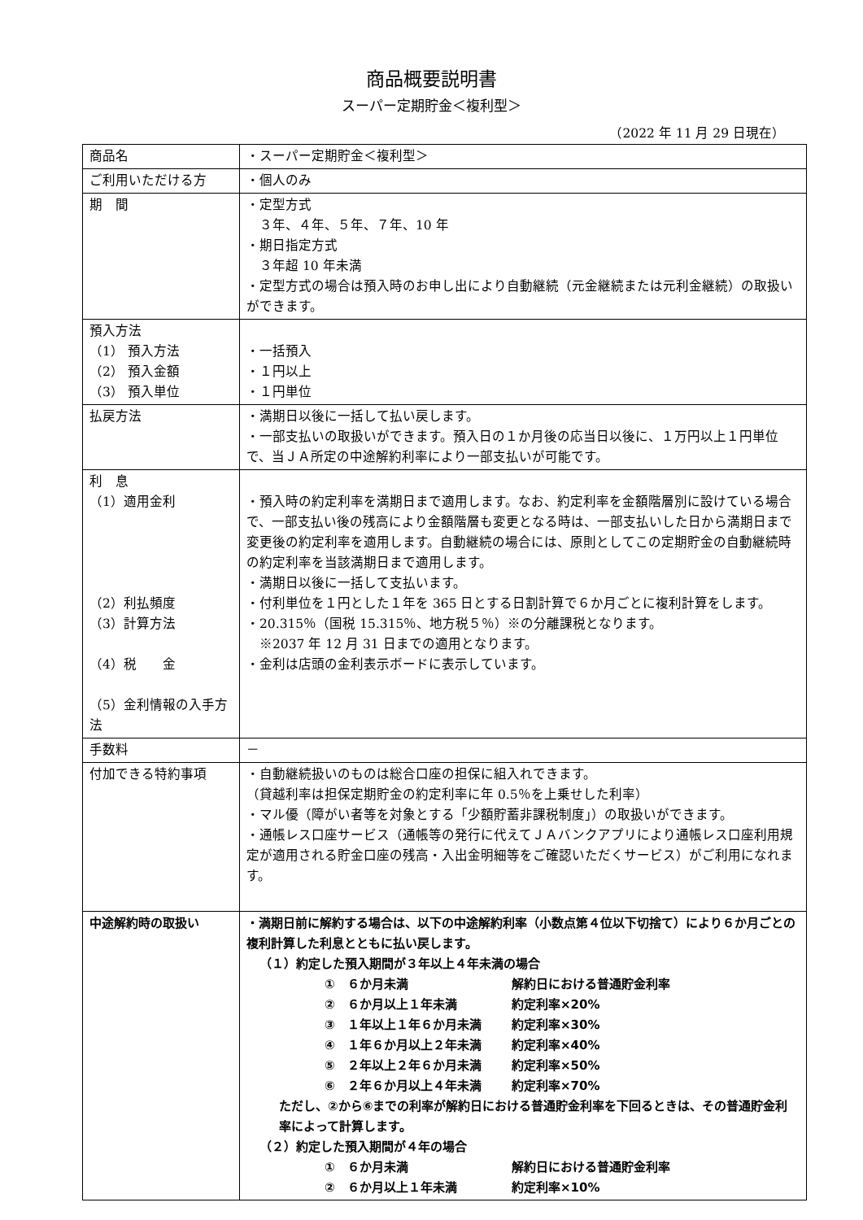商品概要説明書
スーパー定期貯金＜複利型＞
（2022 年 11 月 29 日現在）
| 商品名 | ・スーパー定期貯金＜複利型＞ |
| ご利用いただける方 | ・個人のみ |
| 期 間 | ・定型方式 ３年、４年、５年、７年、10 年 ・期日指定方式 ３年超 10 年未満 ・定型方式の場合は預入時のお申し出により自動継続（元金継続または元利金継続）の取扱いができます。 |
| 預入方法 （1） 預入方法 （2） 預入金額 （3） 預入単位 | ・一括預入 ・１円以上 ・１円単位 |
| 払戻方法 | ・満期日以後に一括して払い戻します。 ・一部支払いの取扱いができます。預入日の１か月後の応当日以後に、１万円以上１円単位で、当ＪＡ所定の中途解約利率により一部支払いが可能です。 |
| 利 息 （1）適用金利 （2）利払頻度 （3）計算方法 （4）税 金 （5）金利情報の入手方法 | ・預入時の約定利率を満期日まで適用します。なお、約定利率を金額階層別に設けている場合で、一部支払い後の残高により金額階層も変更となる時は、一部支払いした日から満期日まで変更後の約定利率を適用します。自動継続の場合には、原則としてこの定期貯金の自動継続時の約定利率を当該満期日まで適用します。 ・満期日以後に一括して支払います。 ・付利単位を１円とした１年を 365 日とする日割計算で６か月ごとに複利計算をします。 ・20.315％（国税 15.315％、地方税５％）※の分離課税となります。 ※2037 年 12 月 31 日までの適用となります。 ・金利は店頭の金利表示ボードに表示しています。 |
| 手数料 | － |
| 付加できる特約事項 | ・自動継続扱いのものは総合口座の担保に組入れできます。 （貸越利率は担保定期貯金の約定利率に年 0.5％を上乗せした利率） ・マル優（障がい者等を対象とする「少額貯蓄非課税制度」）の取扱いができます。 ・通帳レス口座サービス（通帳等の発行に代えてＪＡバンクアプリにより通帳レス口座利用規定が適用される貯金口座の残高・入出金明細等をご確認いただくサービス）がご利用になれます。 |
| 中途解約時の取扱い | ・満期日前に解約する場合は、以下の中途解約利率（小数点第４位以下切捨て）により６か月ごとの複利計算した利息とともに払い戻します。 （１）約定した預入期間が３年以上４年未満の場合 ① ６か月未満 解約日における普通貯金利率 ② ６か月以上１年未満 約定利率×20% ③ １年以上１年６か月未満 約定利率×30% ④ １年６か月以上２年未満 約定利率×40% ⑤ ２年以上２年６か月未満 約定利率×50% ⑥ ２年６か月以上４年未満 約定利率×70% ただし、②から⑥までの利率が解約日における普通貯金利率を下回るときは、その普通貯金利率によって計算します。 （２）約定した預入期間が４年の場合 ① ６か月未満 解約日における普通貯金利率 ② ６か月以上１年未満 約定利率×10% |